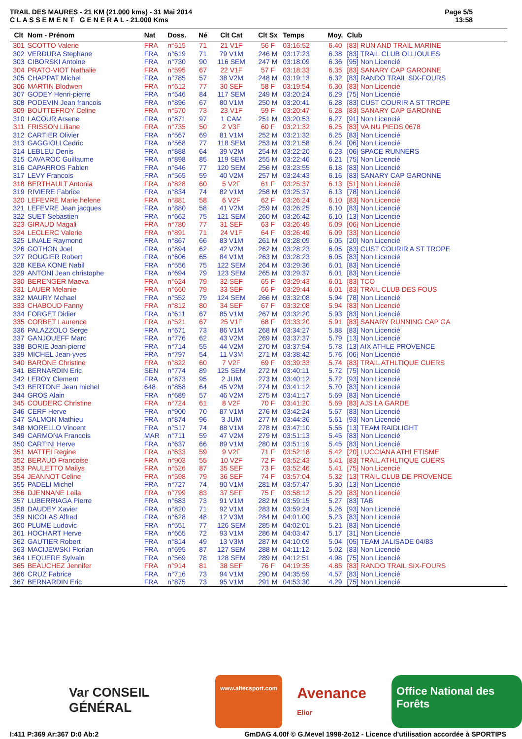TRAIL DES MAURES - 21 KM (21.000 kms) - 31 Mai 2014
C L A S S E M E N T G E N E R A L - 21.000 Kms
Page 5/5
13:58
| Clt | Nom - Prénom | Nat | Doss. | Né | Clt Cat | Clt Sx | Temps | Moy. | Club |
| --- | --- | --- | --- | --- | --- | --- | --- | --- | --- |
| 301 | SCOTTO Valerie | FRA | n°615 | 71 | 21 V1F | 56 F | 03:16:52 | 6.40 | [83] RUN AND TRAIL MARINE |
| 302 | VERDURA Stephane | FRA | n°619 | 71 | 79 V1M | 246 M | 03:17:23 | 6.38 | [83] TRAIL CLUB OLLIOULES |
| 303 | CIBORSKI Antoine | FRA | n°730 | 90 | 116 SEM | 247 M | 03:18:09 | 6.36 | [95] Non Licencié |
| 304 | PRATO-VIOT Nathalie | FRA | n°595 | 67 | 22 V1F | 57 F | 03:18:33 | 6.35 | [83] SANARY CAP GARONNE |
| 305 | CHAPPAT Michel | FRA | n°785 | 57 | 38 V2M | 248 M | 03:19:13 | 6.32 | [83] RANDO TRAIL SIX-FOURS |
| 306 | MARTIN Blodwen | FRA | n°612 | 77 | 30 SEF | 58 F | 03:19:54 | 6.30 | [83] Non Licencié |
| 307 | GODEY Henri-pierre | FRA | n°546 | 84 | 117 SEM | 249 M | 03:20:24 | 6.29 | [75] Non Licencié |
| 308 | PODEVIN Jean francois | FRA | n°896 | 67 | 80 V1M | 250 M | 03:20:41 | 6.28 | [83] CUST COURIR A ST TROPE |
| 309 | BOUTTEFROY Celine | FRA | n°570 | 73 | 23 V1F | 59 F | 03:20:47 | 6.28 | [83] SANARY CAP GARONNE |
| 310 | LACOUR Arsene | FRA | n°871 | 97 | 1 CAM | 251 M | 03:20:53 | 6.27 | [91] Non Licencié |
| 311 | FRISSON Liliane | FRA | n°735 | 50 | 2 V3F | 60 F | 03:21:32 | 6.25 | [83] VA NU PIEDS 0678 |
| 312 | CARTIER Olivier | FRA | n°567 | 69 | 81 V1M | 252 M | 03:21:32 | 6.25 | [83] Non Licencié |
| 313 | GAGGIOLI Cedric | FRA | n°568 | 77 | 118 SEM | 253 M | 03:21:58 | 6.24 | [06] Non Licencié |
| 314 | LEBLEU Denis | FRA | n°888 | 64 | 39 V2M | 254 M | 03:22:20 | 6.23 | [06] SPACE RUNNERS |
| 315 | CAVAROC Guillaume | FRA | n°898 | 85 | 119 SEM | 255 M | 03:22:46 | 6.21 | [75] Non Licencié |
| 316 | CAPARROS Fabien | FRA | n°646 | 77 | 120 SEM | 256 M | 03:23:55 | 6.18 | [83] Non Licencié |
| 317 | LEVY Francois | FRA | n°565 | 59 | 40 V2M | 257 M | 03:24:43 | 6.16 | [83] SANARY CAP GARONNE |
| 318 | BERTHAULT Antonia | FRA | n°828 | 60 | 5 V2F | 61 F | 03:25:37 | 6.13 | [51] Non Licencié |
| 319 | RIVIERE Fabrice | FRA | n°834 | 74 | 82 V1M | 258 M | 03:25:37 | 6.13 | [78] Non Licencié |
| 320 | LEFEVRE Marie helene | FRA | n°881 | 58 | 6 V2F | 62 F | 03:26:24 | 6.10 | [83] Non Licencié |
| 321 | LEFEVRE Jean jacques | FRA | n°880 | 58 | 41 V2M | 259 M | 03:26:25 | 6.10 | [83] Non Licencié |
| 322 | SUET Sebastien | FRA | n°662 | 75 | 121 SEM | 260 M | 03:26:42 | 6.10 | [13] Non Licencié |
| 323 | GIRAUD Magali | FRA | n°780 | 77 | 31 SEF | 63 F | 03:26:49 | 6.09 | [06] Non Licencié |
| 324 | LECLERC Valerie | FRA | n°891 | 71 | 24 V1F | 64 F | 03:26:49 | 6.09 | [33] Non Licencié |
| 325 | LINALE Raymond | FRA | n°867 | 66 | 83 V1M | 261 M | 03:28:09 | 6.05 | [20] Non Licencié |
| 326 | GOTHON Joel | FRA | n°894 | 62 | 42 V2M | 262 M | 03:28:23 | 6.05 | [83] CUST COURIR A ST TROPE |
| 327 | ROUGIER Robert | FRA | n°606 | 65 | 84 V1M | 263 M | 03:28:23 | 6.05 | [83] Non Licencié |
| 328 | KEBA KONE Nabil | FRA | n°556 | 75 | 122 SEM | 264 M | 03:29:36 | 6.01 | [83] Non Licencié |
| 329 | ANTONI Jean christophe | FRA | n°694 | 79 | 123 SEM | 265 M | 03:29:37 | 6.01 | [83] Non Licencié |
| 330 | BERENGER Maeva | FRA | n°624 | 79 | 32 SEF | 65 F | 03:29:43 | 6.01 | [83] TCO |
| 331 | LAUER Melanie | FRA | n°660 | 79 | 33 SEF | 66 F | 03:29:44 | 6.01 | [83] TRAIL CLUB DES FOUS |
| 332 | MAURY Mchael | FRA | n°552 | 79 | 124 SEM | 266 M | 03:32:08 | 5.94 | [78] Non Licencié |
| 333 | CHABOUD Fanny | FRA | n°812 | 80 | 34 SEF | 67 F | 03:32:08 | 5.94 | [83] Non Licencié |
| 334 | FORGET Didier | FRA | n°611 | 67 | 85 V1M | 267 M | 03:32:20 | 5.93 | [83] Non Licencié |
| 335 | CORBET Laurence | FRA | n°521 | 67 | 25 V1F | 68 F | 03:33:20 | 5.91 | [83] SANARY RUNNING CAP GA |
| 336 | PALAZZOLO Serge | FRA | n°671 | 73 | 86 V1M | 268 M | 03:34:27 | 5.88 | [83] Non Licencié |
| 337 | GANJOUEFF Marc | FRA | n°776 | 62 | 43 V2M | 269 M | 03:37:37 | 5.79 | [13] Non Licencié |
| 338 | BORIE Jean-pierre | FRA | n°714 | 55 | 44 V2M | 270 M | 03:37:54 | 5.78 | [13] AIX ATHLE PROVENCE |
| 339 | MICHEL Jean-yves | FRA | n°797 | 54 | 11 V3M | 271 M | 03:38:42 | 5.76 | [06] Non Licencié |
| 340 | BARONE Christine | FRA | n°822 | 60 | 7 V2F | 69 F | 03:39:33 | 5.74 | [83] TRAIL ATHLTIQUE CUERS |
| 341 | BERNARDIN Eric | SEN | n°774 | 89 | 125 SEM | 272 M | 03:40:11 | 5.72 | [75] Non Licencié |
| 342 | LEROY Clement | FRA | n°873 | 95 | 2 JUM | 273 M | 03:40:12 | 5.72 | [93] Non Licencié |
| 343 | BERTONE Jean michel | 648 | n°858 | 64 | 45 V2M | 274 M | 03:41:12 | 5.70 | [83] Non Licencié |
| 344 | GROS Alain | FRA | n°689 | 57 | 46 V2M | 275 M | 03:41:17 | 5.69 | [83] Non Licencié |
| 345 | COUDERC Christine | FRA | n°724 | 61 | 8 V2F | 70 F | 03:41:20 | 5.69 | [83] AJS LA GARDE |
| 346 | CERF Herve | FRA | n°900 | 70 | 87 V1M | 276 M | 03:42:24 | 5.67 | [83] Non Licencié |
| 347 | SALMON Mathieu | FRA | n°874 | 96 | 3 JUM | 277 M | 03:44:36 | 5.61 | [93] Non Licencié |
| 348 | MORELLO Vincent | FRA | n°517 | 74 | 88 V1M | 278 M | 03:47:10 | 5.55 | [13] TEAM RAIDLIGHT |
| 349 | CARMONA Francois | MAR | n°711 | 59 | 47 V2M | 279 M | 03:51:13 | 5.45 | [83] Non Licencié |
| 350 | CARTINI Herve | FRA | n°637 | 66 | 89 V1M | 280 M | 03:51:19 | 5.45 | [83] Non Licencié |
| 351 | MATTEI Regine | FRA | n°633 | 59 | 9 V2F | 71 F | 03:52:18 | 5.42 | [20] LUCCIANA ATHLETISME |
| 352 | BERAUD Francoise | FRA | n°903 | 55 | 10 V2F | 72 F | 03:52:43 | 5.41 | [83] TRAIL ATHLTIQUE CUERS |
| 353 | PAULETTO Mailys | FRA | n°526 | 87 | 35 SEF | 73 F | 03:52:46 | 5.41 | [75] Non Licencié |
| 354 | JEANNOT Celine | FRA | n°598 | 79 | 36 SEF | 74 F | 03:57:04 | 5.32 | [13] TRAIL CLUB DE PROVENCE |
| 355 | PADELI Michel | FRA | n°727 | 74 | 90 V1M | 281 M | 03:57:47 | 5.30 | [13] Non Licencié |
| 356 | DJENNANE Leila | FRA | n°799 | 83 | 37 SEF | 75 F | 03:58:12 | 5.29 | [83] Non Licencié |
| 357 | LUBERRIAGA Pierre | FRA | n°683 | 73 | 91 V1M | 282 M | 03:59:15 | 5.27 | [83] TAB |
| 358 | DAUDEY Xavier | FRA | n°820 | 71 | 92 V1M | 283 M | 03:59:24 | 5.26 | [93] Non Licencié |
| 359 | NICOLAS Alfred | FRA | n°628 | 48 | 12 V3M | 284 M | 04:01:00 | 5.23 | [83] Non Licencié |
| 360 | PLUME Ludovic | FRA | n°551 | 77 | 126 SEM | 285 M | 04:02:01 | 5.21 | [83] Non Licencié |
| 361 | HOCHART Herve | FRA | n°665 | 72 | 93 V1M | 286 M | 04:03:47 | 5.17 | [31] Non Licencié |
| 362 | GAUTIER Robert | FRA | n°814 | 49 | 13 V3M | 287 M | 04:10:09 | 5.04 | [05] TEAM JALISADE 04/83 |
| 363 | MACIJEWSKI Florian | FRA | n°695 | 87 | 127 SEM | 288 M | 04:11:12 | 5.02 | [83] Non Licencié |
| 364 | LEQUERE Sylvain | FRA | n°569 | 78 | 128 SEM | 289 M | 04:12:51 | 4.98 | [75] Non Licencié |
| 365 | BEAUCHEZ Jennifer | FRA | n°914 | 81 | 38 SEF | 76 F | 04:19:35 | 4.85 | [83] RANDO TRAIL SIX-FOURS |
| 366 | CRUZ Fabrice | FRA | n°716 | 73 | 94 V1M | 290 M | 04:35:59 | 4.57 | [83] Non Licencié |
| 367 | BERNARDIN Eric | FRA | n°875 | 73 | 95 V1M | 291 M | 04:53:30 | 4.29 | [75] Non Licencié |
Var CONSEIL GÉNÉRAL
www.altecsport.com
Avenance Elior
Office National des Forêts
I:411 P:369 Ar:367 D:0 Ab:2 GmDAG 4.00f © G.Mevel 1998-2o12 - Licence d'utilisation accordée à SPORTIPS